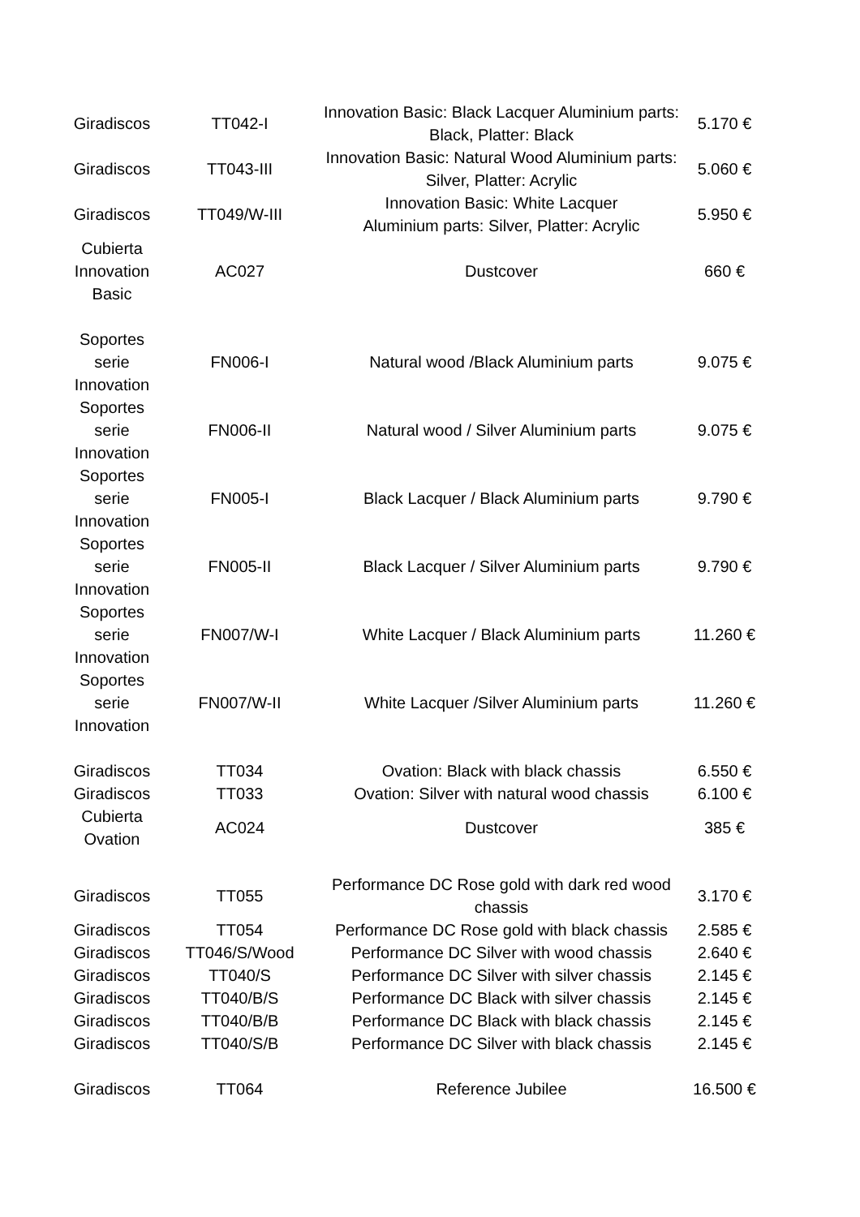| Giradiscos | TT042-I | Innovation Basic: Black Lacquer Aluminium parts: Black, Platter: Black | 5.170 € |
| Giradiscos | TT043-III | Innovation Basic: Natural Wood Aluminium parts: Silver, Platter: Acrylic | 5.060 € |
| Giradiscos | TT049/W-III | Innovation Basic: White Lacquer Aluminium parts: Silver, Platter: Acrylic | 5.950 € |
| Cubierta Innovation Basic | AC027 | Dustcover | 660 € |
| Soportes serie Innovation | FN006-I | Natural wood /Black Aluminium parts | 9.075 € |
| Soportes serie Innovation | FN006-II | Natural wood / Silver Aluminium parts | 9.075 € |
| Soportes serie Innovation | FN005-I | Black Lacquer / Black Aluminium parts | 9.790 € |
| Soportes serie Innovation | FN005-II | Black Lacquer / Silver Aluminium parts | 9.790 € |
| Soportes serie Innovation | FN007/W-I | White Lacquer / Black Aluminium parts | 11.260 € |
| Soportes serie Innovation | FN007/W-II | White Lacquer /Silver Aluminium parts | 11.260 € |
| Giradiscos | TT034 | Ovation: Black with black chassis | 6.550 € |
| Giradiscos | TT033 | Ovation: Silver with natural wood chassis | 6.100 € |
| Cubierta Ovation | AC024 | Dustcover | 385 € |
| Giradiscos | TT055 | Performance DC Rose gold with dark red wood chassis | 3.170 € |
| Giradiscos | TT054 | Performance DC Rose gold with black chassis | 2.585 € |
| Giradiscos | TT046/S/Wood | Performance DC Silver with wood chassis | 2.640 € |
| Giradiscos | TT040/S | Performance DC Silver with silver chassis | 2.145 € |
| Giradiscos | TT040/B/S | Performance DC Black with silver chassis | 2.145 € |
| Giradiscos | TT040/B/B | Performance DC Black with black chassis | 2.145 € |
| Giradiscos | TT040/S/B | Performance DC Silver with black chassis | 2.145 € |
| Giradiscos | TT064 | Reference Jubilee | 16.500 € |